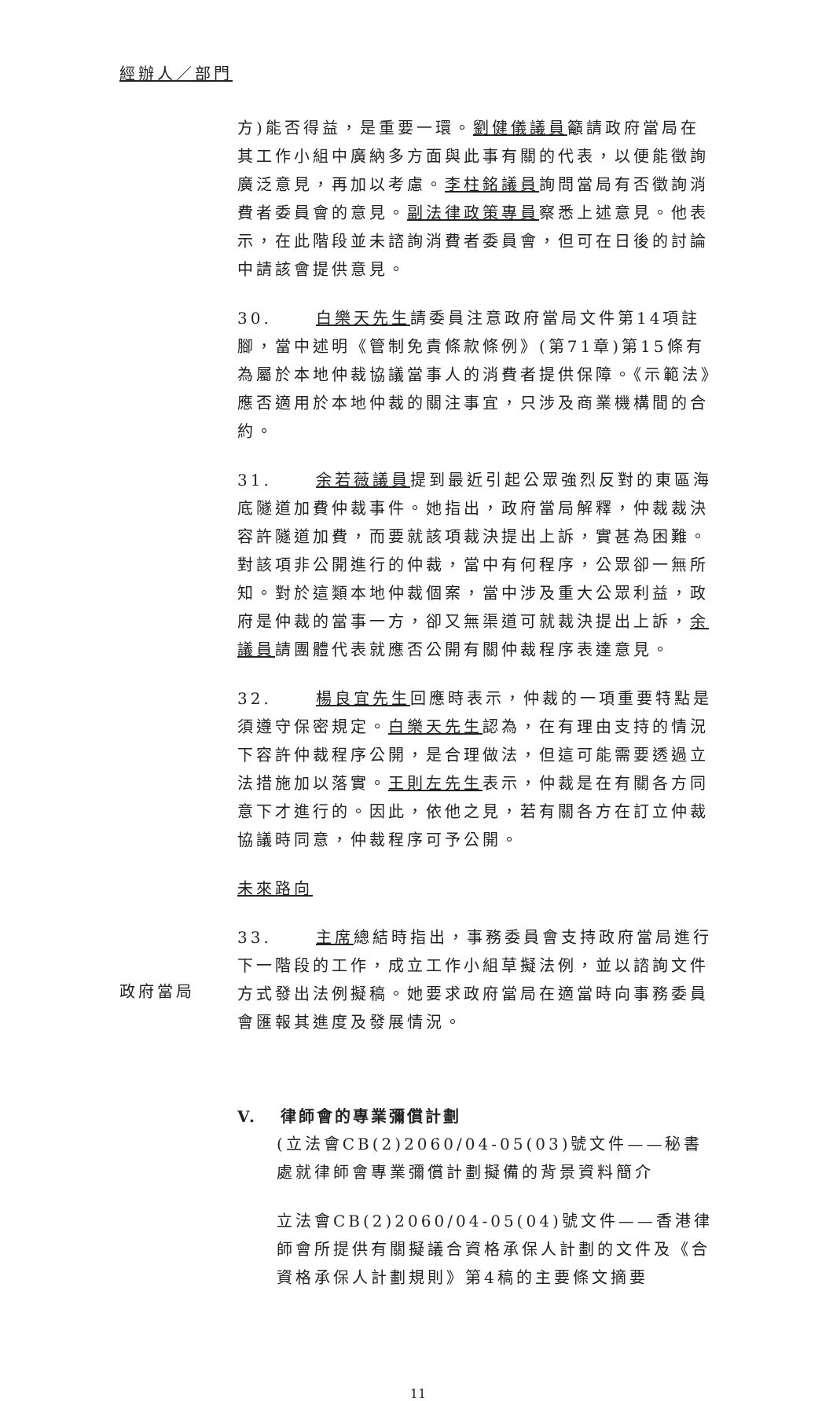經辦人／部門
方)能否得益，是重要一環。劉健儀議員籲請政府當局在其工作小組中廣納多方面與此事有關的代表，以便能徵詢廣泛意見，再加以考慮。李柱銘議員詢問當局有否徵詢消費者委員會的意見。副法律政策專員察悉上述意見。他表示，在此階段並未諮詢消費者委員會，但可在日後的討論中請該會提供意見。
30. 白樂天先生請委員注意政府當局文件第14項註腳，當中述明《管制免責條款條例》(第71章)第15條有為屬於本地仲裁協議當事人的消費者提供保障。《示範法》應否適用於本地仲裁的關注事宜，只涉及商業機構間的合約。
31. 余若薇議員提到最近引起公眾強烈反對的東區海底隧道加費仲裁事件。她指出，政府當局解釋，仲裁裁決容許隧道加費，而要就該項裁決提出上訴，實甚為困難。對該項非公開進行的仲裁，當中有何程序，公眾卻一無所知。對於這類本地仲裁個案，當中涉及重大公眾利益，政府是仲裁的當事一方，卻又無渠道可就裁決提出上訴，余議員請團體代表就應否公開有關仲裁程序表達意見。
32. 楊良宜先生回應時表示，仲裁的一項重要特點是須遵守保密規定。白樂天先生認為，在有理由支持的情況下容許仲裁程序公開，是合理做法，但這可能需要透過立法措施加以落實。王則左先生表示，仲裁是在有關各方同意下才進行的。因此，依他之見，若有關各方在訂立仲裁協議時同意，仲裁程序可予公開。
未來路向
政府當局
33. 主席總結時指出，事務委員會支持政府當局進行下一階段的工作，成立工作小組草擬法例，並以諮詢文件方式發出法例擬稿。她要求政府當局在適當時向事務委員會匯報其進度及發展情況。
V. 律師會的專業彌償計劃
(立法會CB(2)2060/04-05(03)號文件——秘書處就律師會專業彌償計劃擬備的背景資料簡介
立法會CB(2)2060/04-05(04)號文件——香港律師會所提供有關擬議合資格承保人計劃的文件及《合資格承保人計劃規則》第4稿的主要條文摘要
11